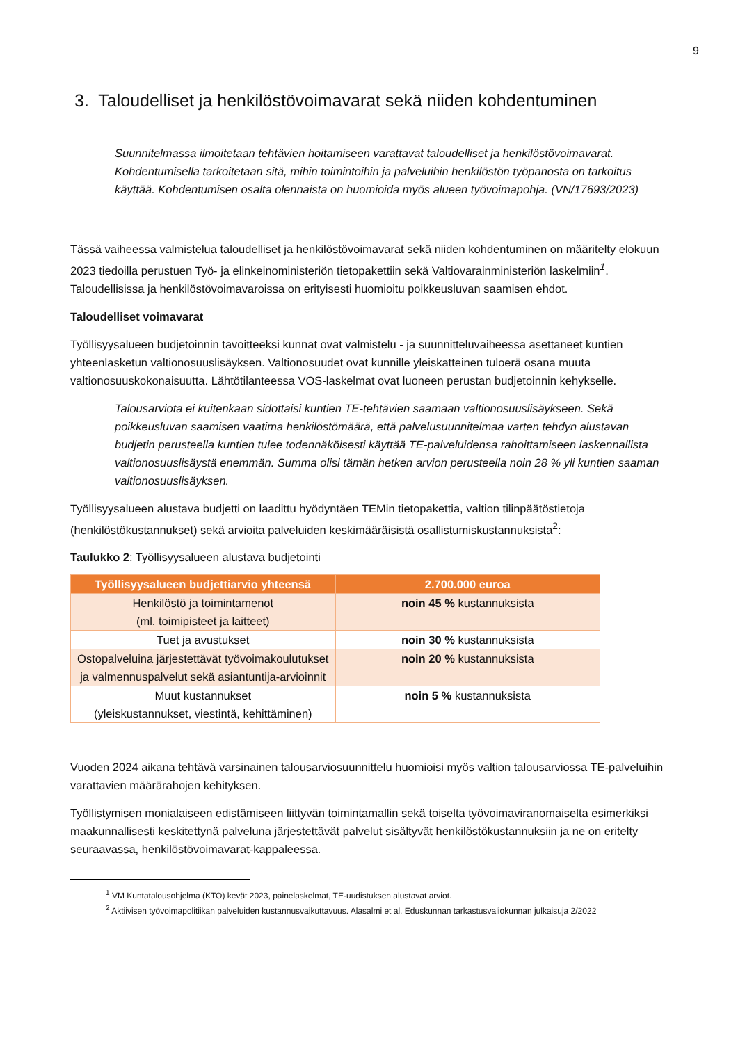9
3. Taloudelliset ja henkilöstövoimavarat sekä niiden kohdentuminen
Suunnitelmassa ilmoitetaan tehtävien hoitamiseen varattavat taloudelliset ja henkilöstövoimavarat. Kohdentumisella tarkoitetaan sitä, mihin toimintoihin ja palveluihin henkilöstön työpanosta on tarkoitus käyttää. Kohdentumisen osalta olennaista on huomioida myös alueen työvoimapohja. (VN/17693/2023)
Tässä vaiheessa valmistelua taloudelliset ja henkilöstövoimavarat sekä niiden kohdentuminen on määritelty elokuun 2023 tiedoilla perustuen Työ- ja elinkeinoministeriön tietopakettiin sekä Valtiovarainministeriön laskelmiin<sup>1</sup>. Taloudellisissa ja henkilöstövoimavaroissa on erityisesti huomioitu poikkeusluvan saamisen ehdot.
Taloudelliset voimavarat
Työllisyysalueen budjetoinnin tavoitteeksi kunnat ovat valmistelu - ja suunnitteluvaiheessa asettaneet kuntien yhteenlasketun valtionosuuslisäyksen. Valtionosuudet ovat kunnille yleiskatteinen tuloerä osana muuta valtionosuuskokonaisuutta. Lähtötilanteessa VOS-laskelmat ovat luoneen perustan budjetoinnin kehykselle.
Talousarviota ei kuitenkaan sidottaisi kuntien TE-tehtävien saamaan valtionosuuslisäykseen. Sekä poikkeusluvan saamisen vaatima henkilöstömäärä, että palvelusuunnitelmaa varten tehdyn alustavan budjetin perusteella kuntien tulee todennäköisesti käyttää TE-palveluidensa rahoittamiseen laskennallista valtionosuuslisäystä enemmän. Summa olisi tämän hetken arvion perusteella noin 28 % yli kuntien saaman valtionosuuslisäyksen.
Työllisyysalueen alustava budjetti on laadittu hyödyntäen TEMin tietopakettia, valtion tilinpäätöstietoja (henkilöstökustannukset) sekä arvioita palveluiden keskimääräisistä osallistumiskustannuksista<sup>2</sup>:
Taulukko 2: Työllisyysalueen alustava budjetointi
| Työllisyysalueen budjettiarvio yhteensä | 2.700.000 euroa |
| --- | --- |
| Henkilöstö ja toimintamenot (ml. toimipisteet ja laitteet) | noin 45 % kustannuksista |
| Tuet ja avustukset | noin 30 % kustannuksista |
| Ostopalveluina järjestettävät työvoimakoulutukset ja valmennuspalvelut sekä asiantuntija-arvioinnit | noin 20 % kustannuksista |
| Muut kustannukset (yleiskustannukset, viestintä, kehittäminen) | noin 5 % kustannuksista |
Vuoden 2024 aikana tehtävä varsinainen talousarviosuunnittelu huomioisi myös valtion talousarviossa TE-palveluihin varattavien määrärahojen kehityksen.
Työllistymisen monialaiseen edistämiseen liittyvän toimintamallin sekä toiselta työvoimaviranomaiselta esimerkiksi maakunnallisesti keskitettynä palveluna järjestettävät palvelut sisältyvät henkilöstökustannuksiin ja ne on eritelty seuraavassa, henkilöstövoimavarat-kappaleessa.
<sup>1</sup> VM Kuntatalousohjelma (KTO) kevät 2023, painelaskelmat, TE-uudistuksen alustavat arviot.
<sup>2</sup> Aktiivisen työvoimapolitiikan palveluiden kustannusvaikuttavuus. Alasalmi et al. Eduskunnan tarkastusvaliokunnan julkaisuja 2/2022